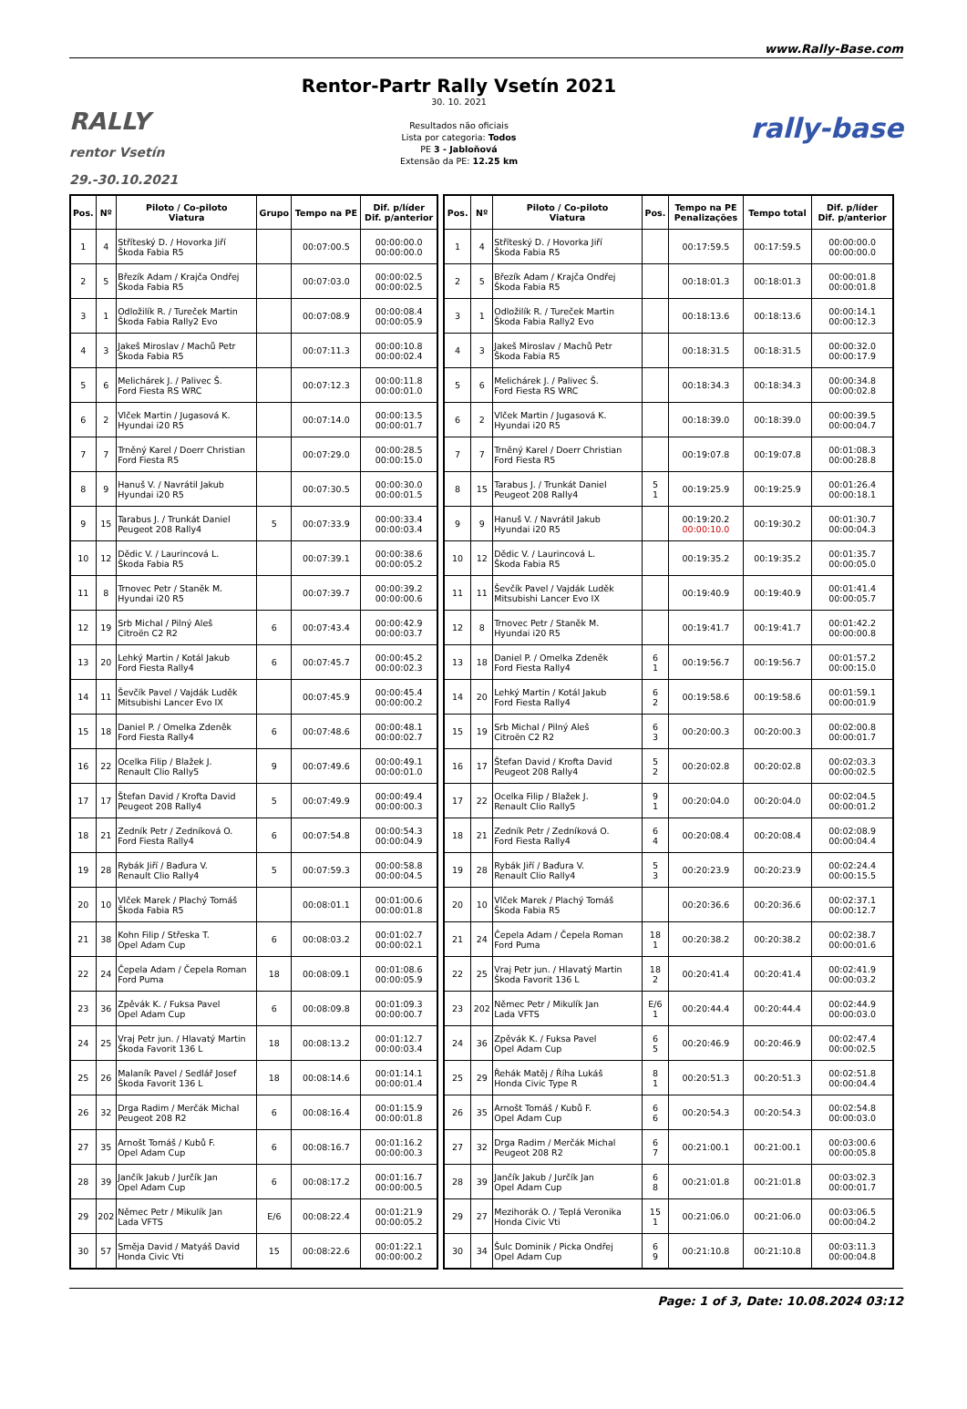www.Rally-Base.com
RALLY
rentor Vsetín 29.-30.10.2021
Rentor-Partr Rally Vsetín 2021
30. 10. 2021
Resultados não oficiais
Lista por categoria: Todos
PE 3 - Jabloňová
Extensão da PE: 12.25 km
rally-base
| Pos. | Nº | Piloto / Co-piloto Viatura | Grupo | Tempo na PE | Dif. p/líder Dif. p/anterior |
| --- | --- | --- | --- | --- | --- |
| 1 | 4 | Stříteský D. / Hovorka Jiří Škoda Fabia R5 | | 00:07:00.5 | 00:00:00.0 00:00:00.0 |
| 2 | 5 | Březík Adam / Krajča Ondřej Škoda Fabia R5 | | 00:07:03.0 | 00:00:02.5 00:00:02.5 |
| 3 | 1 | Odložilík R. / Tureček Martin Škoda Fabia Rally2 Evo | | 00:07:08.9 | 00:00:08.4 00:00:05.9 |
| 4 | 3 | Jakeš Miroslav / Machů Petr Škoda Fabia R5 | | 00:07:11.3 | 00:00:10.8 00:00:02.4 |
| 5 | 6 | Melichárek J. / Palivec Š. Ford Fiesta RS WRC | | 00:07:12.3 | 00:00:11.8 00:00:01.0 |
| 6 | 2 | Vlček Martin / Jugasová K. Hyundai i20 R5 | | 00:07:14.0 | 00:00:13.5 00:00:01.7 |
| 7 | 7 | Trněný Karel / Doerr Christian Ford Fiesta R5 | | 00:07:29.0 | 00:00:28.5 00:00:15.0 |
| 8 | 9 | Hanuš V. / Navrátil Jakub Hyundai i20 R5 | | 00:07:30.5 | 00:00:30.0 00:00:01.5 |
| 9 | 15 | Tarabus J. / Trunkát Daniel Peugeot 208 Rally4 | 5 | 00:07:33.9 | 00:00:33.4 00:00:03.4 |
| 10 | 12 | Dědic V. / Laurincová L. Škoda Fabia R5 | | 00:07:39.1 | 00:00:38.6 00:00:05.2 |
| 11 | 8 | Trnovec Petr / Staněk M. Hyundai i20 R5 | | 00:07:39.7 | 00:00:39.2 00:00:00.6 |
| 12 | 19 | Srb Michal / Pilný Aleš Citroën C2 R2 | 6 | 00:07:43.4 | 00:00:42.9 00:00:03.7 |
| 13 | 20 | Lehký Martin / Kotál Jakub Ford Fiesta Rally4 | 6 | 00:07:45.7 | 00:00:45.2 00:00:02.3 |
| 14 | 11 | Ševčík Pavel / Vajdák Luděk Mitsubishi Lancer Evo IX | | 00:07:45.9 | 00:00:45.4 00:00:00.2 |
| 15 | 18 | Daniel P. / Omelka Zdeněk Ford Fiesta Rally4 | 6 | 00:07:48.6 | 00:00:48.1 00:00:02.7 |
| 16 | 22 | Ocelka Filip / Blažek J. Renault Clio Rally5 | 9 | 00:07:49.6 | 00:00:49.1 00:00:01.0 |
| 17 | 17 | Štefan David / Krofta David Peugeot 208 Rally4 | 5 | 00:07:49.9 | 00:00:49.4 00:00:00.3 |
| 18 | 21 | Zedník Petr / Zedníková O. Ford Fiesta Rally4 | 6 | 00:07:54.8 | 00:00:54.3 00:00:04.9 |
| 19 | 28 | Rybák Jiří / Baďura V. Renault Clio Rally4 | 5 | 00:07:59.3 | 00:00:58.8 00:00:04.5 |
| 20 | 10 | Vlček Marek / Plachý Tomáš Škoda Fabia R5 | | 00:08:01.1 | 00:01:00.6 00:00:01.8 |
| 21 | 38 | Kohn Filip / Střeska T. Opel Adam Cup | 6 | 00:08:03.2 | 00:01:02.7 00:00:02.1 |
| 22 | 24 | Čepela Adam / Čepela Roman Ford Puma | 18 | 00:08:09.1 | 00:01:08.6 00:00:05.9 |
| 23 | 36 | Zpěvák K. / Fuksa Pavel Opel Adam Cup | 6 | 00:08:09.8 | 00:01:09.3 00:00:00.7 |
| 24 | 25 | Vraj Petr jun. / Hlavatý Martin Škoda Favorit 136 L | 18 | 00:08:13.2 | 00:01:12.7 00:00:03.4 |
| 25 | 26 | Malaník Pavel / Sedlář Josef Škoda Favorit 136 L | 18 | 00:08:14.6 | 00:01:14.1 00:00:01.4 |
| 26 | 32 | Drga Radim / Merčák Michal Peugeot 208 R2 | 6 | 00:08:16.4 | 00:01:15.9 00:00:01.8 |
| 27 | 35 | Arnošt Tomáš / Kubů F. Opel Adam Cup | 6 | 00:08:16.7 | 00:01:16.2 00:00:00.3 |
| 28 | 39 | Jančík Jakub / Jurčík Jan Opel Adam Cup | 6 | 00:08:17.2 | 00:01:16.7 00:00:00.5 |
| 29 | 202 | Němec Petr / Mikulík Jan Lada VFTS | E/6 | 00:08:22.4 | 00:01:21.9 00:00:05.2 |
| 30 | 57 | Směja David / Matyáš David Honda Civic Vti | 15 | 00:08:22.6 | 00:01:22.1 00:00:00.2 |
| Pos. | Nº | Piloto / Co-piloto Viatura | Pos. | Tempo na PE Penalizações | Tempo total | Dif. p/líder Dif. p/anterior |
| --- | --- | --- | --- | --- | --- | --- |
| 1 | 4 | Stříteský D. / Hovorka Jiří Škoda Fabia R5 | | 00:17:59.5 | 00:17:59.5 | 00:00:00.0 00:00:00.0 |
| 2 | 5 | Březík Adam / Krajča Ondřej Škoda Fabia R5 | | 00:18:01.3 | 00:18:01.3 | 00:00:01.8 00:00:01.8 |
| 3 | 1 | Odložilík R. / Tureček Martin Škoda Fabia Rally2 Evo | | 00:18:13.6 | 00:18:13.6 | 00:00:14.1 00:00:12.3 |
| 4 | 3 | Jakeš Miroslav / Machů Petr Škoda Fabia R5 | | 00:18:31.5 | 00:18:31.5 | 00:00:32.0 00:00:17.9 |
| 5 | 6 | Melichárek J. / Palivec Š. Ford Fiesta RS WRC | | 00:18:34.3 | 00:18:34.3 | 00:00:34.8 00:00:02.8 |
| 6 | 2 | Vlček Martin / Jugasová K. Hyundai i20 R5 | | 00:18:39.0 | 00:18:39.0 | 00:00:39.5 00:00:04.7 |
| 7 | 7 | Trněný Karel / Doerr Christian Ford Fiesta R5 | | 00:19:07.8 | 00:19:07.8 | 00:01:08.3 00:00:28.8 |
| 8 | 15 | Tarabus J. / Trunkát Daniel Peugeot 208 Rally4 | 5 1 | 00:19:25.9 | 00:19:25.9 | 00:01:26.4 00:00:18.1 |
| 9 | 9 | Hanuš V. / Navrátil Jakub Hyundai i20 R5 | | 00:19:20.2 00:00:10.0 | 00:19:30.2 | 00:01:30.7 00:00:04.3 |
| 10 | 12 | Dědic V. / Laurincová L. Škoda Fabia R5 | | 00:19:35.2 | 00:19:35.2 | 00:01:35.7 00:00:05.0 |
| 11 | 11 | Ševčík Pavel / Vajdák Luděk Mitsubishi Lancer Evo IX | | 00:19:40.9 | 00:19:40.9 | 00:01:41.4 00:00:05.7 |
| 12 | 8 | Trnovec Petr / Staněk M. Hyundai i20 R5 | | 00:19:41.7 | 00:19:41.7 | 00:01:42.2 00:00:00.8 |
| 13 | 18 | Daniel P. / Omelka Zdeněk Ford Fiesta Rally4 | 6 1 | 00:19:56.7 | 00:19:56.7 | 00:01:57.2 00:00:15.0 |
| 14 | 20 | Lehký Martin / Kotál Jakub Ford Fiesta Rally4 | 6 2 | 00:19:58.6 | 00:19:58.6 | 00:01:59.1 00:00:01.9 |
| 15 | 19 | Srb Michal / Pilný Aleš Citroën C2 R2 | 6 3 | 00:20:00.3 | 00:20:00.3 | 00:02:00.8 00:00:01.7 |
| 16 | 17 | Štefan David / Krofta David Peugeot 208 Rally4 | 5 2 | 00:20:02.8 | 00:20:02.8 | 00:02:03.3 00:00:02.5 |
| 17 | 22 | Ocelka Filip / Blažek J. Renault Clio Rally5 | 9 1 | 00:20:04.0 | 00:20:04.0 | 00:02:04.5 00:00:01.2 |
| 18 | 21 | Zedník Petr / Zedníková O. Ford Fiesta Rally4 | 6 4 | 00:20:08.4 | 00:20:08.4 | 00:02:08.9 00:00:04.4 |
| 19 | 28 | Rybák Jiří / Baďura V. Renault Clio Rally4 | 5 3 | 00:20:23.9 | 00:20:23.9 | 00:02:24.4 00:00:15.5 |
| 20 | 10 | Vlček Marek / Plachý Tomáš Škoda Fabia R5 | | 00:20:36.6 | 00:20:36.6 | 00:02:37.1 00:00:12.7 |
| 21 | 24 | Čepela Adam / Čepela Roman Ford Puma | 18 1 | 00:20:38.2 | 00:20:38.2 | 00:02:38.7 00:00:01.6 |
| 22 | 25 | Vraj Petr jun. / Hlavatý Martin Škoda Favorit 136 L | 18 2 | 00:20:41.4 | 00:20:41.4 | 00:02:41.9 00:00:03.2 |
| 23 | 202 | Němec Petr / Mikulík Jan Lada VFTS | E/6 1 | 00:20:44.4 | 00:20:44.4 | 00:02:44.9 00:00:03.0 |
| 24 | 36 | Zpěvák K. / Fuksa Pavel Opel Adam Cup | 6 5 | 00:20:46.9 | 00:20:46.9 | 00:02:47.4 00:00:02.5 |
| 25 | 29 | Řehák Matěj / Říha Lukáš Honda Civic Type R | 8 1 | 00:20:51.3 | 00:20:51.3 | 00:02:51.8 00:00:04.4 |
| 26 | 35 | Arnošt Tomáš / Kubů F. Opel Adam Cup | 6 6 | 00:20:54.3 | 00:20:54.3 | 00:02:54.8 00:00:03.0 |
| 27 | 32 | Drga Radim / Merčák Michal Peugeot 208 R2 | 6 7 | 00:21:00.1 | 00:21:00.1 | 00:03:00.6 00:00:05.8 |
| 28 | 39 | Jančík Jakub / Jurčík Jan Opel Adam Cup | 6 8 | 00:21:01.8 | 00:21:01.8 | 00:03:02.3 00:00:01.7 |
| 29 | 27 | Mezihorák O. / Teplá Veronika Honda Civic Vti | 15 1 | 00:21:06.0 | 00:21:06.0 | 00:03:06.5 00:00:04.2 |
| 30 | 34 | Šulc Dominik / Picka Ondřej Opel Adam Cup | 6 9 | 00:21:10.8 | 00:21:10.8 | 00:03:11.3 00:00:04.8 |
Page: 1 of 3, Date: 10.08.2024 03:12